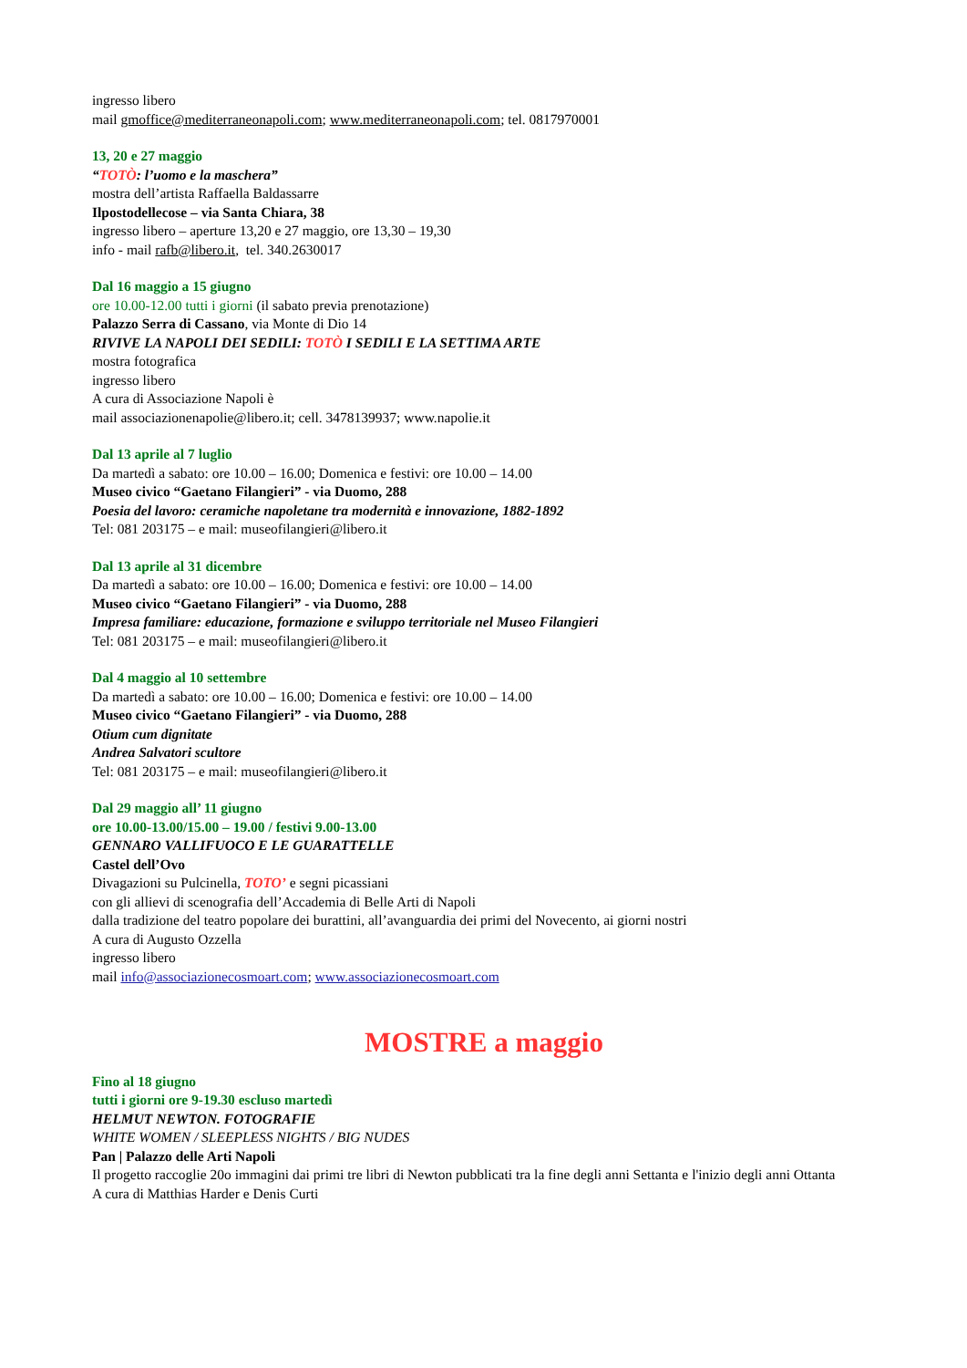ingresso libero
mail gmoffice@mediterraneonapoli.com; www.mediterraneonapoli.com; tel. 0817970001
13, 20 e 27 maggio
“TOTÒ: l’uomo e la maschera”
mostra dell’artista Raffaella Baldassarre
Ilpostodellecose – via Santa Chiara, 38
ingresso libero – aperture 13,20 e 27 maggio, ore 13,30 – 19,30
info - mail rafb@libero.it, tel. 340.2630017
Dal 16 maggio a 15 giugno
ore 10.00-12.00 tutti i giorni (il sabato previa prenotazione)
Palazzo Serra di Cassano, via Monte di Dio 14
RIVIVE LA NAPOLI DEI SEDILI: TOTÒ I SEDILI E LA SETTIMA ARTE
mostra fotografica
ingresso libero
A cura di Associazione Napoli è
mail associazionenapolie@libero.it; cell. 3478139937; www.napolie.it
Dal 13 aprile al 7 luglio
Da martedì a sabato: ore 10.00 – 16.00; Domenica e festivi: ore 10.00 – 14.00
Museo civico “Gaetano Filangieri” - via Duomo, 288
Poesia del lavoro: ceramiche napoletane tra modernità e innovazione, 1882-1892
Tel: 081 203175 – e mail: museofilangieri@libero.it
Dal 13 aprile al 31 dicembre
Da martedì a sabato: ore 10.00 – 16.00; Domenica e festivi: ore 10.00 – 14.00
Museo civico “Gaetano Filangieri” - via Duomo, 288
Impresa familiare: educazione, formazione e sviluppo territoriale nel Museo Filangieri
Tel: 081 203175 – e mail: museofilangieri@libero.it
Dal 4 maggio al 10 settembre
Da martedì a sabato: ore 10.00 – 16.00; Domenica e festivi: ore 10.00 – 14.00
Museo civico “Gaetano Filangieri” - via Duomo, 288
Otium cum dignitate
Andrea Salvatori scultore
Tel: 081 203175 – e mail: museofilangieri@libero.it
Dal 29 maggio all’ 11 giugno
ore 10.00-13.00/15.00 – 19.00 / festivi 9.00-13.00
GENNARO VALLIFUOCO E LE GUARATTELLE
Castel dell’Ovo
Divagazioni su Pulcinella, TOTO’ e segni picassiani
con gli allievi di scenografia dell’Accademia di Belle Arti di Napoli
dalla tradizione del teatro popolare dei burattini, all’avanguardia dei primi del Novecento, ai giorni nostri
A cura di Augusto Ozzella
ingresso libero
mail info@associazionecosmoart.com; www.associazionecosmoart.com
MOSTRE a maggio
Fino al 18 giugno
tutti i giorni ore 9-19.30 escluso martedì
HELMUT NEWTON. FOTOGRAFIE
WHITE WOMEN / SLEEPLESS NIGHTS / BIG NUDES
Pan | Palazzo delle Arti Napoli
Il progetto raccoglie 20o immagini dai primi tre libri di Newton pubblicati tra la fine degli anni Settanta e l'inizio degli anni Ottanta
A cura di Matthias Harder e Denis Curti